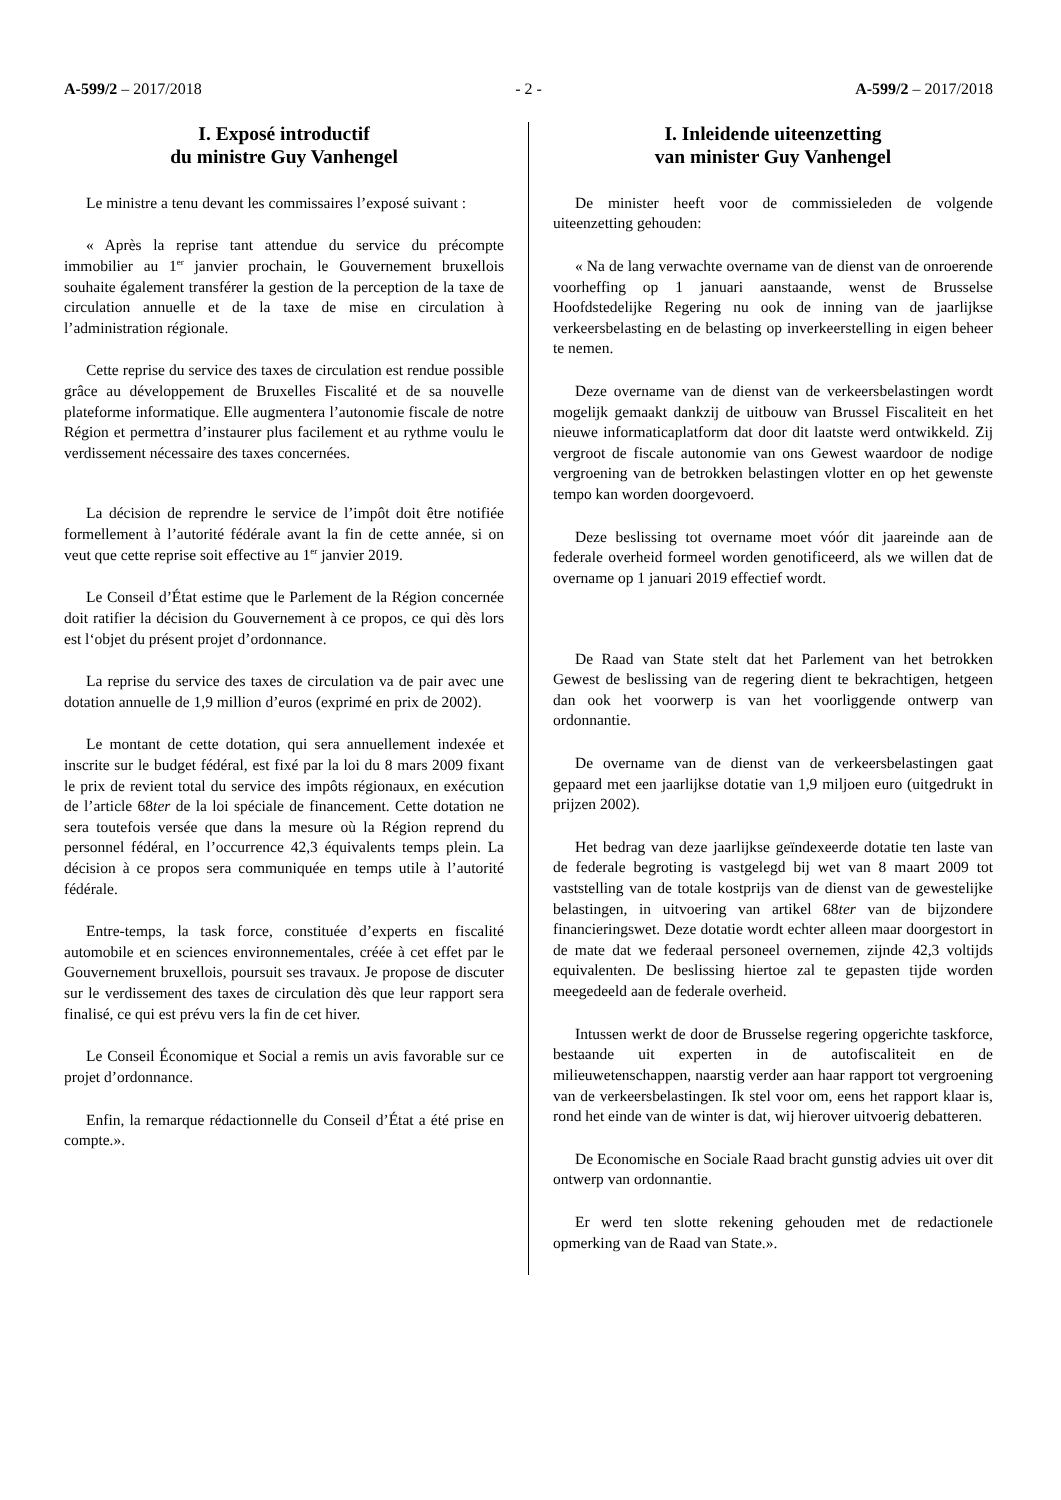A-599/2 – 2017/2018 - 2 - A-599/2 – 2017/2018
I. Exposé introductif
du ministre Guy Vanhengel
Le ministre a tenu devant les commissaires l’exposé suivant :
« Après la reprise tant attendue du service du précompte immobilier au 1<sup>er</sup> janvier prochain, le Gouvernement bruxellois souhaite également transférer la gestion de la perception de la taxe de circulation annuelle et de la taxe de mise en circulation à l’administration régionale.
Cette reprise du service des taxes de circulation est rendue possible grâce au développement de Bruxelles Fiscalité et de sa nouvelle plateforme informatique. Elle augmentera l’autonomie fiscale de notre Région et permettra d’instaurer plus facilement et au rythme voulu le verdissement nécessaire des taxes concernées.
La décision de reprendre le service de l’impôt doit être notifiée formellement à l’autorité fédérale avant la fin de cette année, si on veut que cette reprise soit effective au 1<sup>er</sup> janvier 2019.
Le Conseil d’État estime que le Parlement de la Région concernée doit ratifier la décision du Gouvernement à ce propos, ce qui dès lors est l‘objet du présent projet d’ordonnance.
La reprise du service des taxes de circulation va de pair avec une dotation annuelle de 1,9 million d’euros (exprimé en prix de 2002).
Le montant de cette dotation, qui sera annuellement indexée et inscrite sur le budget fédéral, est fixé par la loi du 8 mars 2009 fixant le prix de revient total du service des impôts régionaux, en exécution de l’article 68ter de la loi spéciale de financement. Cette dotation ne sera toutefois versée que dans la mesure où la Région reprend du personnel fédéral, en l’occurrence 42,3 équivalents temps plein. La décision à ce propos sera communiquée en temps utile à l’autorité fédérale.
Entre-temps, la task force, constituée d’experts en fiscalité automobile et en sciences environnementales, créée à cet effet par le Gouvernement bruxellois, poursuit ses travaux. Je propose de discuter sur le verdissement des taxes de circulation dès que leur rapport sera finalisé, ce qui est prévu vers la fin de cet hiver.
Le Conseil Économique et Social a remis un avis favorable sur ce projet d’ordonnance.
Enfin, la remarque rédactionnelle du Conseil d’État a été prise en compte.».
I. Inleidende uiteenzetting
van minister Guy Vanhengel
De minister heeft voor de commissieleden de volgende uiteenzetting gehouden:
« Na de lang verwachte overname van de dienst van de onroerende voorheffing op 1 januari aanstaande, wenst de Brusselse Hoofdstedelijke Regering nu ook de inning van de jaarlijkse verkeersbelasting en de belasting op inverkeerstelling in eigen beheer te nemen.
Deze overname van de dienst van de verkeersbelastingen wordt mogelijk gemaakt dankzij de uitbouw van Brussel Fiscaliteit en het nieuwe informaticaplatform dat door dit laatste werd ontwikkeld. Zij vergroot de fiscale autonomie van ons Gewest waardoor de nodige vergroening van de betrokken belastingen vlotter en op het gewenste tempo kan worden doorgevoerd.
Deze beslissing tot overname moet vóór dit jaareinde aan de federale overheid formeel worden genotificeerd, als we willen dat de overname op 1 januari 2019 effectief wordt.
De Raad van State stelt dat het Parlement van het betrokken Gewest de beslissing van de regering dient te bekrachtigen, hetgeen dan ook het voorwerp is van het voorliggende ontwerp van ordonnantie.
De overname van de dienst van de verkeersbelastingen gaat gepaard met een jaarlijkse dotatie van 1,9 miljoen euro (uitgedrukt in prijzen 2002).
Het bedrag van deze jaarlijkse geïndexeerde dotatie ten laste van de federale begroting is vastgelegd bij wet van 8 maart 2009 tot vaststelling van de totale kostprijs van de dienst van de gewestelijke belastingen, in uitvoering van artikel 68ter van de bijzondere financieringswet. Deze dotatie wordt echter alleen maar doorgestort in de mate dat we federaal personeel overnemen, zijnde 42,3 voltijds equivalenten. De beslissing hiertoe zal te gepasten tijde worden meegedeeld aan de federale overheid.
Intussen werkt de door de Brusselse regering opgerichte taskforce, bestaande uit experten in de autofiscaliteit en de milieuwetenschappen, naarstig verder aan haar rapport tot vergroening van de verkeersbelastingen. Ik stel voor om, eens het rapport klaar is, rond het einde van de winter is dat, wij hierover uitvoerig debatteren.
De Economische en Sociale Raad bracht gunstig advies uit over dit ontwerp van ordonnantie.
Er werd ten slotte rekening gehouden met de redactionele opmerking van de Raad van State.».